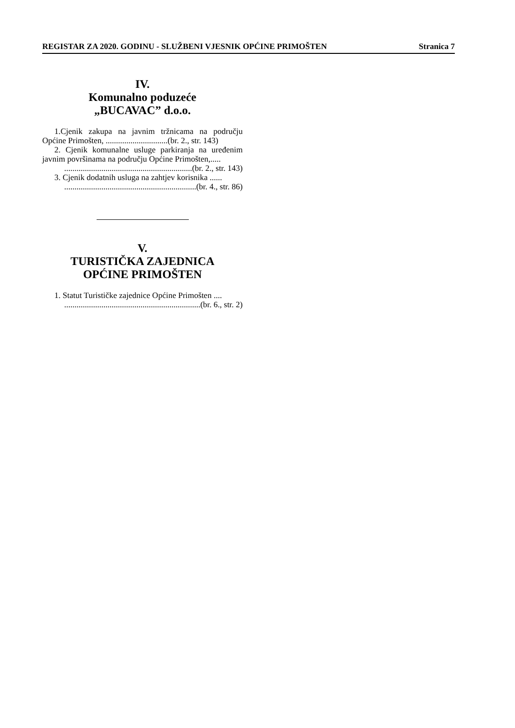REGISTAR ZA 2020. GODINU - SLUŽBENI VJESNIK OPĆINE PRIMOŠTEN Stranica 7
IV.
Komunalno poduzeće
„BUCAVAC” d.o.o.
1.Cjenik zakupa na javnim tržnicama na području Općine Primošten, ..............................(br. 2., str. 143)
2. Cjenik komunalne usluge parkiranja na uređenim javnim površinama na području Općine Primošten,.....
..............................................................(br. 2., str. 143)
3. Cjenik dodatnih usluga na zahtjev korisnika ......
................................................................(br. 4., str. 86)
V.
TURISTIČKA ZAJEDNICA
OPĆINE PRIMOŠTEN
1. Statut Turističke zajednice Općine Primošten ....
..................................................................(br. 6., str. 2)